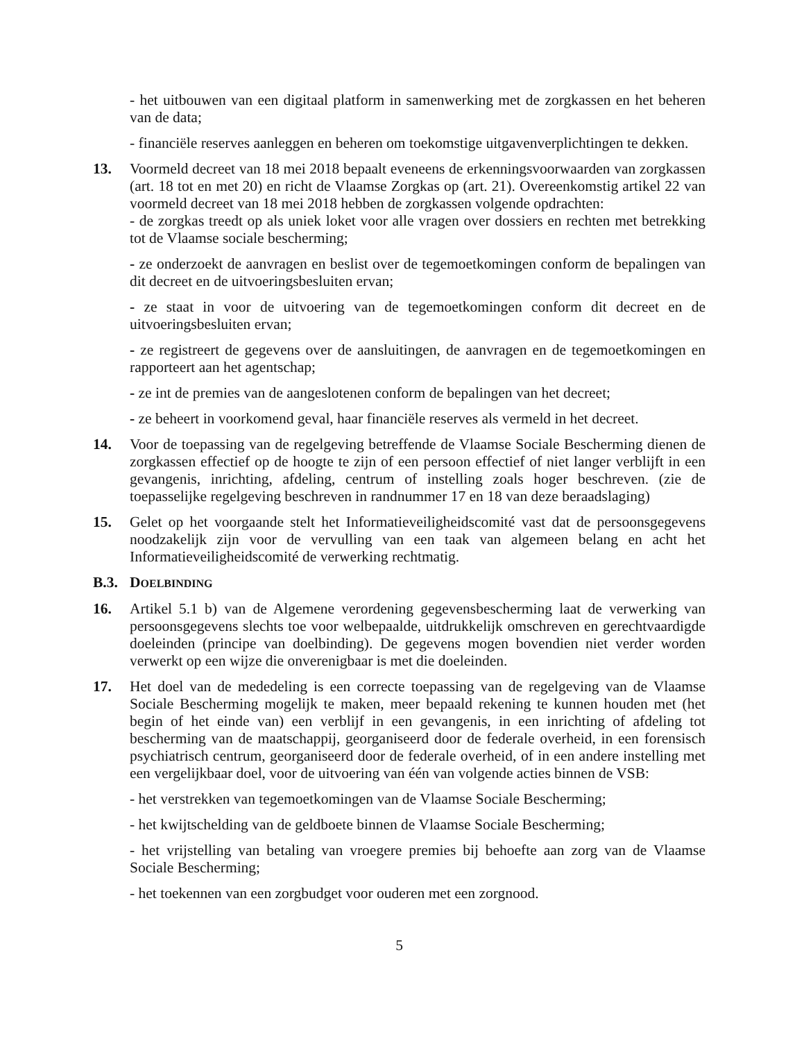- het uitbouwen van een digitaal platform in samenwerking met de zorgkassen en het beheren van de data;
- financiële reserves aanleggen en beheren om toekomstige uitgavenverplichtingen te dekken.
13. Voormeld decreet van 18 mei 2018 bepaalt eveneens de erkenningsvoorwaarden van zorgkassen (art. 18 tot en met 20) en richt de Vlaamse Zorgkas op (art. 21). Overeenkomstig artikel 22 van voormeld decreet van 18 mei 2018 hebben de zorgkassen volgende opdrachten:
- de zorgkas treedt op als uniek loket voor alle vragen over dossiers en rechten met betrekking tot de Vlaamse sociale bescherming;
- ze onderzoekt de aanvragen en beslist over de tegemoetkomingen conform de bepalingen van dit decreet en de uitvoeringsbesluiten ervan;
- ze staat in voor de uitvoering van de tegemoetkomingen conform dit decreet en de uitvoeringsbesluiten ervan;
- ze registreert de gegevens over de aansluitingen, de aanvragen en de tegemoetkomingen en rapporteert aan het agentschap;
- ze int de premies van de aangeslotenen conform de bepalingen van het decreet;
- ze beheert in voorkomend geval, haar financiële reserves als vermeld in het decreet.
14. Voor de toepassing van de regelgeving betreffende de Vlaamse Sociale Bescherming dienen de zorgkassen effectief op de hoogte te zijn of een persoon effectief of niet langer verblijft in een gevangenis, inrichting, afdeling, centrum of instelling zoals hoger beschreven. (zie de toepasselijke regelgeving beschreven in randnummer 17 en 18 van deze beraadslaging)
15. Gelet op het voorgaande stelt het Informatieveiligheidscomité vast dat de persoonsgegevens noodzakelijk zijn voor de vervulling van een taak van algemeen belang en acht het Informatieveiligheidscomité de verwerking rechtmatig.
B.3. DOELBINDING
16. Artikel 5.1 b) van de Algemene verordening gegevensbescherming laat de verwerking van persoonsgegevens slechts toe voor welbepaalde, uitdrukkelijk omschreven en gerechtvaardigde doeleinden (principe van doelbinding). De gegevens mogen bovendien niet verder worden verwerkt op een wijze die onverenigbaar is met die doeleinden.
17. Het doel van de mededeling is een correcte toepassing van de regelgeving van de Vlaamse Sociale Bescherming mogelijk te maken, meer bepaald rekening te kunnen houden met (het begin of het einde van) een verblijf in een gevangenis, in een inrichting of afdeling tot bescherming van de maatschappij, georganiseerd door de federale overheid, in een forensisch psychiatrisch centrum, georganiseerd door de federale overheid, of in een andere instelling met een vergelijkbaar doel, voor de uitvoering van één van volgende acties binnen de VSB:
- het verstrekken van tegemoetkomingen van de Vlaamse Sociale Bescherming;
- het kwijtschelding van de geldboete binnen de Vlaamse Sociale Bescherming;
- het vrijstelling van betaling van vroegere premies bij behoefte aan zorg van de Vlaamse Sociale Bescherming;
- het toekennen van een zorgbudget voor ouderen met een zorgnood.
5